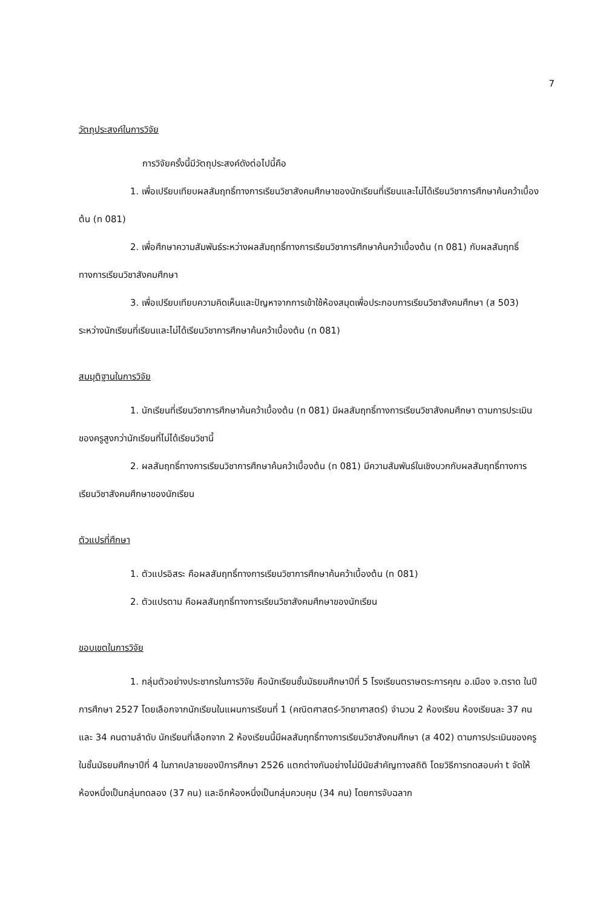7
วัตถุประสงค์ในการวิจัย
การวิจัยครั้งนี้มีวัตถุประสงค์ดังต่อไปนี้คือ
1. เพื่อเปรียบเทียบผลสัมฤทธิ์ทางการเรียนวิชาสังคมศึกษาของนักเรียนที่เรียนและไม่ได้เรียนวิชาการศึกษาค้นคว้าเบื้องต้น (ท 081)
2. เพื่อศึกษาความสัมพันธ์ระหว่างผลสัมฤทธิ์ทางการเรียนวิชาการศึกษาค้นคว้าเบื้องต้น (ท 081) กับผลสัมฤทธิ์ทางการเรียนวิชาสังคมศึกษา
3. เพื่อเปรียบเทียบความคิดเห็นและปัญหาจากการเข้าใช้ห้องสมุดเพื่อประกอบการเรียนวิชาสังคมศึกษา (ส 503) ระหว่างนักเรียนที่เรียนและไม่ได้เรียนวิชาการศึกษาค้นคว้าเบื้องต้น (ท 081)
สมมุติฐานในการวิจัย
1. นักเรียนที่เรียนวิชาการศึกษาค้นคว้าเบื้องต้น (ท 081) มีผลสัมฤทธิ์ทางการเรียนวิชาสังคมศึกษา ตามการประเมินของครูสูงกว่านักเรียนที่ไม่ได้เรียนวิชานี้
2. ผลสัมฤทธิ์ทางการเรียนวิชาการศึกษาค้นคว้าเบื้องต้น (ท 081) มีความสัมพันธ์ในเชิงบวกกับผลสัมฤทธิ์ทางการเรียนวิชาสังคมศึกษาของนักเรียน
ตัวแปรที่ศึกษา
1. ตัวแปรอิสระ คือผลสัมฤทธิ์ทางการเรียนวิชาการศึกษาค้นคว้าเบื้องต้น (ท 081)
2. ตัวแปรตาม คือผลสัมฤทธิ์ทางการเรียนวิชาสังคมศึกษาของนักเรียน
ขอบเขตในการวิจัย
1. กลุ่มตัวอย่างประชากรในการวิจัย คือนักเรียนชั้นมัธยมศึกษาปีที่ 5 โรงเรียนตราษตระการคุณ อ.เมือง จ.ตราด ในปีการศึกษา 2527 โดยเลือกจากนักเรียนในแผนการเรียนที่ 1 (คณิตศาสตร์-วิทยาศาสตร์) จำนวน 2 ห้องเรียน ห้องเรียนละ 37 คน และ 34 คนตามลำดับ นักเรียนที่เลือกจาก 2 ห้องเรียนนี้มีผลสัมฤทธิ์ทางการเรียนวิชาสังคมศึกษา (ส 402) ตามการประเมินของครูในชั้นมัธยมศึกษาปีที่ 4 ในภาคปลายของปีการศึกษา 2526 แตกต่างกันอย่างไม่มีนัยสำคัญทางสถิติ โดยวิธีการทดสอบค่า t จัดให้ห้องหนึ่งเป็นกลุ่มทดลอง (37 คน) และอีกห้องหนึ่งเป็นกลุ่มควบคุม (34 คน) โดยการจับฉลาก